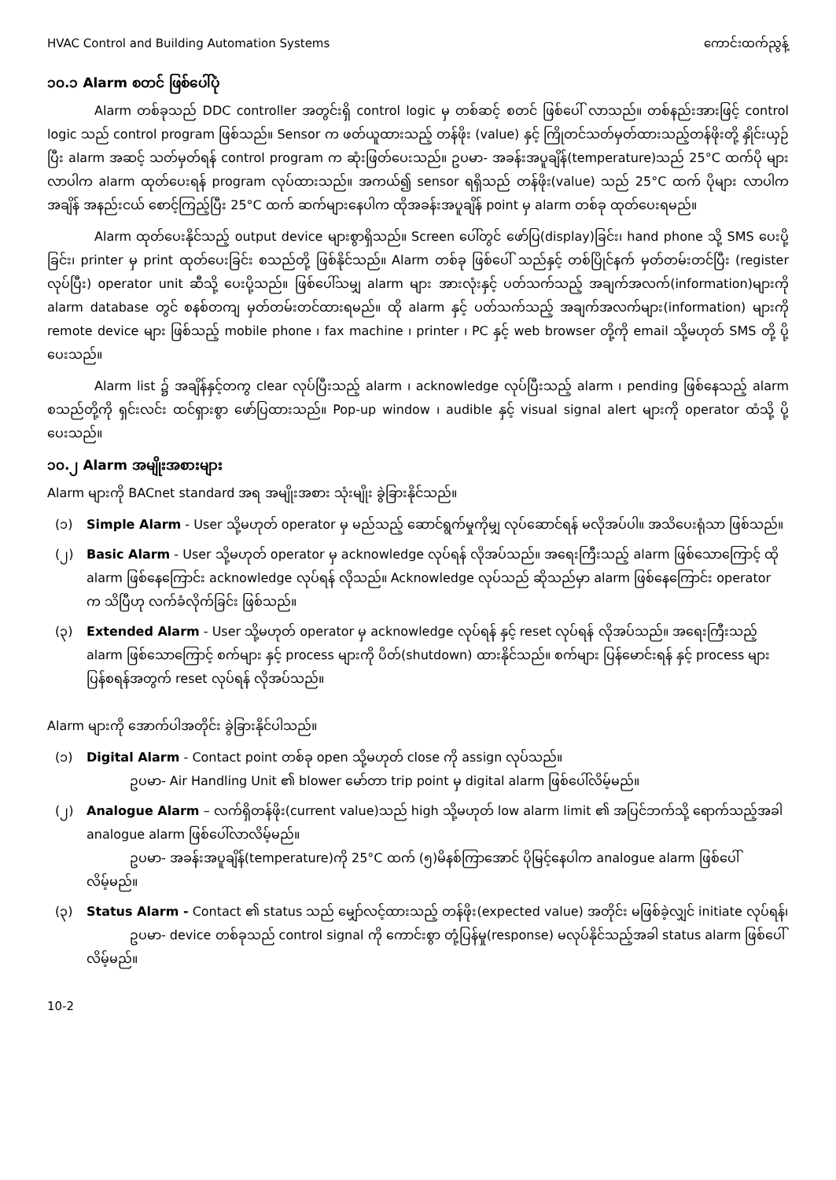HVAC Control and Building Automation Systems ကောင်းထက်ညွန့်
၁၀.၁ Alarm စတင် ဖြစ်ပေါ်ပုံ
Alarm တစ်ခုသည် DDC controller အတွင်းရှိ control logic မှ တစ်ဆင့် စတင် ဖြစ်ပေါ် လာသည်။ တစ်နည်းအားဖြင့် control logic သည် control program ဖြစ်သည်။ Sensor က ဖတ်ယူထားသည့် တန်ဖိုး (value) နှင့် ကြိုတင်သတ်မှတ်ထားသည့်တန်ဖိုးတို့ နှိုင်းယှဉ်ပြီး alarm အဆင့် သတ်မှတ်ရန် control program က ဆုံးဖြတ်ပေးသည်။ ဥပမာ- အခန်းအပူချိန်(temperature)သည် 25°C ထက်ပို များလာပါက alarm ထုတ်ပေးရန် program လုပ်ထားသည်။ အကယ်၍ sensor ရရှိသည် တန်ဖိုး(value) သည် 25°C ထက် ပိုများ လာပါက အချိန် အနည်းငယ် စောင့်ကြည့်ပြီး 25°C ထက် ဆက်များနေပါက ထိုအခန်းအပူချိန် point မှ alarm တစ်ခု ထုတ်ပေးရမည်။
Alarm ထုတ်ပေးနိုင်သည့် output device များစွာရှိသည်။ Screen ပေါ်တွင် ဖော်ပြ(display)ခြင်း၊ hand phone သို့ SMS ပေးပို့ခြင်း၊ printer မှ print ထုတ်ပေးခြင်း စသည်တို့ ဖြစ်နိုင်သည်။ Alarm တစ်ခု ဖြစ်ပေါ် သည်နှင့် တစ်ပြိုင်နက် မှတ်တမ်းတင်ပြီး (register လုပ်ပြီး) operator unit ဆီသို့ ပေးပို့သည်။ ဖြစ်ပေါ်သမျှ alarm များ အားလုံးနှင့် ပတ်သက်သည့် အချက်အလက်(information)များကို alarm database တွင် စနစ်တကျ မှတ်တမ်းတင်ထားရမည်။ ထို alarm နှင့် ပတ်သက်သည့် အချက်အလက်များ(information) များကို remote device များ ဖြစ်သည့် mobile phone ၊ fax machine ၊ printer ၊ PC နှင့် web browser တို့ကို email သို့မဟုတ် SMS တို့ ပို့ပေးသည်။
Alarm list ၌ အချိန်နှင့်တကွ clear လုပ်ပြီးသည့် alarm ၊ acknowledge လုပ်ပြီးသည့် alarm ၊ pending ဖြစ်နေသည့် alarm စသည်တို့ကို ရှင်းလင်း ထင်ရှားစွာ ဖော်ပြထားသည်။ Pop-up window ၊ audible နှင့် visual signal alert များကို operator ထံသို့ ပို့ပေးသည်။
၁၀.၂ Alarm အမျိုးအစားများ
Alarm များကို BACnet standard အရ အမျိုးအစား သုံးမျိုး ခွဲခြားနိုင်သည်။
(၁) Simple Alarm - User သို့မဟုတ် operator မှ မည်သည့် ဆောင်ရွက်မှုကိုမျှ လုပ်ဆောင်ရန် မလိုအပ်ပါ။ အသိပေးရုံသာ ဖြစ်သည်။
(၂) Basic Alarm - User သို့မဟုတ် operator မှ acknowledge လုပ်ရန် လိုအပ်သည်။ အရေးကြီးသည့် alarm ဖြစ်သောကြောင့် ထို alarm ဖြစ်နေကြောင်း acknowledge လုပ်ရန် လိုသည်။ Acknowledge လုပ်သည် ဆိုသည်မှာ alarm ဖြစ်နေကြောင်း operator က သိပြီဟု လက်ခံလိုက်ခြင်း ဖြစ်သည်။
(၃) Extended Alarm - User သို့မဟုတ် operator မှ acknowledge လုပ်ရန် နှင့် reset လုပ်ရန် လိုအပ်သည်။ အရေးကြီးသည့် alarm ဖြစ်သောကြောင့် စက်များ နှင့် process များကို ပိတ်(shutdown) ထားနိုင်သည်။ စက်များ ပြန်မောင်းရန် နှင့် process များ ပြန်စရန်အတွက် reset လုပ်ရန် လိုအပ်သည်။
Alarm များကို အောက်ပါအတိုင်း ခွဲခြားနိုင်ပါသည်။
(၁) Digital Alarm - Contact point တစ်ခု open သို့မဟုတ် close ကို assign လုပ်သည်။
ဥပမာ- Air Handling Unit ၏ blower မော်တာ trip point မှ digital alarm ဖြစ်ပေါ်လိမ့်မည်။
(၂) Analogue Alarm – လက်ရှိတန်ဖိုး(current value)သည် high သို့မဟုတ် low alarm limit ၏ အပြင်ဘက်သို့ ရောက်သည့်အခါ analogue alarm ဖြစ်ပေါ်လာလိမ့်မည်။
ဥပမာ- အခန်းအပူချိန်(temperature)ကို 25°C ထက် (၅)မိနစ်ကြာအောင် ပိုမြင့်နေပါက analogue alarm ဖြစ်ပေါ်လိမ့်မည်။
(၃) Status Alarm - Contact ၏ status သည် မျှော်လင့်ထားသည့် တန်ဖိုး(expected value) အတိုင်း မဖြစ်ခဲ့လျှင် initiate လုပ်ရန်၊
ဥပမာ- device တစ်ခုသည် control signal ကို ကောင်းစွာ တုံ့ပြန်မှု(response) မလုပ်နိုင်သည့်အခါ status alarm ဖြစ်ပေါ်လိမ့်မည်။
10-2